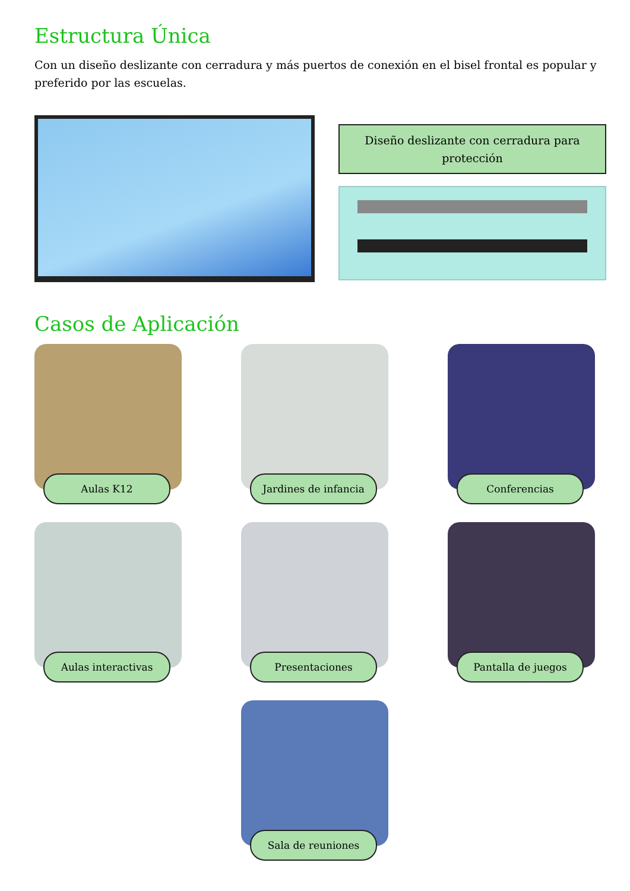Estructura Única
Con un diseño deslizante con cerradura y más puertos de conexión en el bisel frontal es popular y preferido por las escuelas.
Diseño deslizante con cerradura para protección
Casos de Aplicación
Aulas K12
Jardines de infancia
Conferencias
Aulas interactivas
Presentaciones
Pantalla de juegos
Sala de reuniones